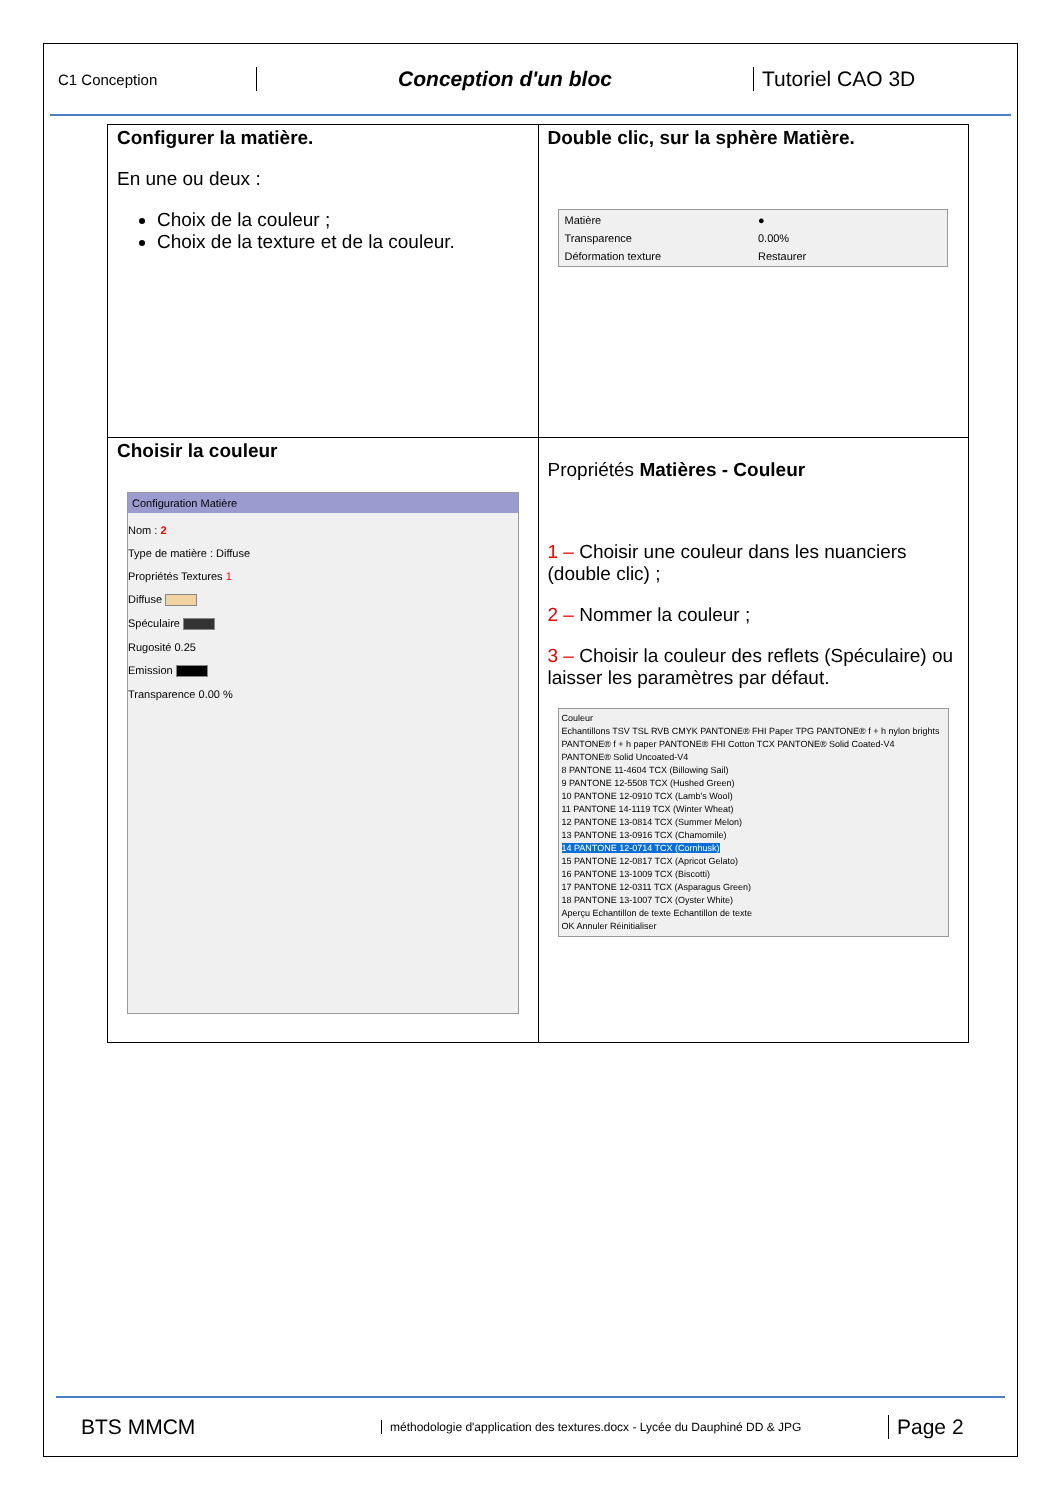C1 Conception
Conception d'un bloc Tutoriel CAO 3D
| Configurer la matière. En une ou deux : Choix de la couleur ; Choix de la texture et de la couleur. | Double clic, sur la sphère Matière. / Matière / ● / / Transparence / 0.00% / / Déformation texture / Restaurer / |
| Choisir la couleur Configuration Matière Nom : 2 Type de matière : Diffuse Propriétés Textures 1 Diffuse Spéculaire Rugosité 0.25 Emission Transparence 0.00 % | Propriétés Matières - Couleur 1 – Choisir une couleur dans les nuanciers (double clic) ; 2 – Nommer la couleur ; 3 – Choisir la couleur des reflets (Spéculaire) ou laisser les paramètres par défaut. Couleur Echantillons TSV TSL RVB CMYK PANTONE® FHI Paper TPG PANTONE® f + h nylon brights PANTONE® f + h paper PANTONE® FHI Cotton TCX PANTONE® Solid Coated-V4 PANTONE® Solid Uncoated-V4 8 PANTONE 11-4604 TCX (Billowing Sail) 9 PANTONE 12-5508 TCX (Hushed Green) 10 PANTONE 12-0910 TCX (Lamb's Wool) 11 PANTONE 14-1119 TCX (Winter Wheat) 12 PANTONE 13-0814 TCX (Summer Melon) 13 PANTONE 13-0916 TCX (Chamomile) 14 PANTONE 12-0714 TCX (Cornhusk) 15 PANTONE 12-0817 TCX (Apricot Gelato) 16 PANTONE 13-1009 TCX (Biscotti) 17 PANTONE 12-0311 TCX (Asparagus Green) 18 PANTONE 13-1007 TCX (Oyster White) Aperçu Echantillon de texte Echantillon de texte OK Annuler Réinitialiser |
BTS MMCM
méthodologie d'application des textures.docx - Lycée du Dauphiné DD & JPG
Page 2